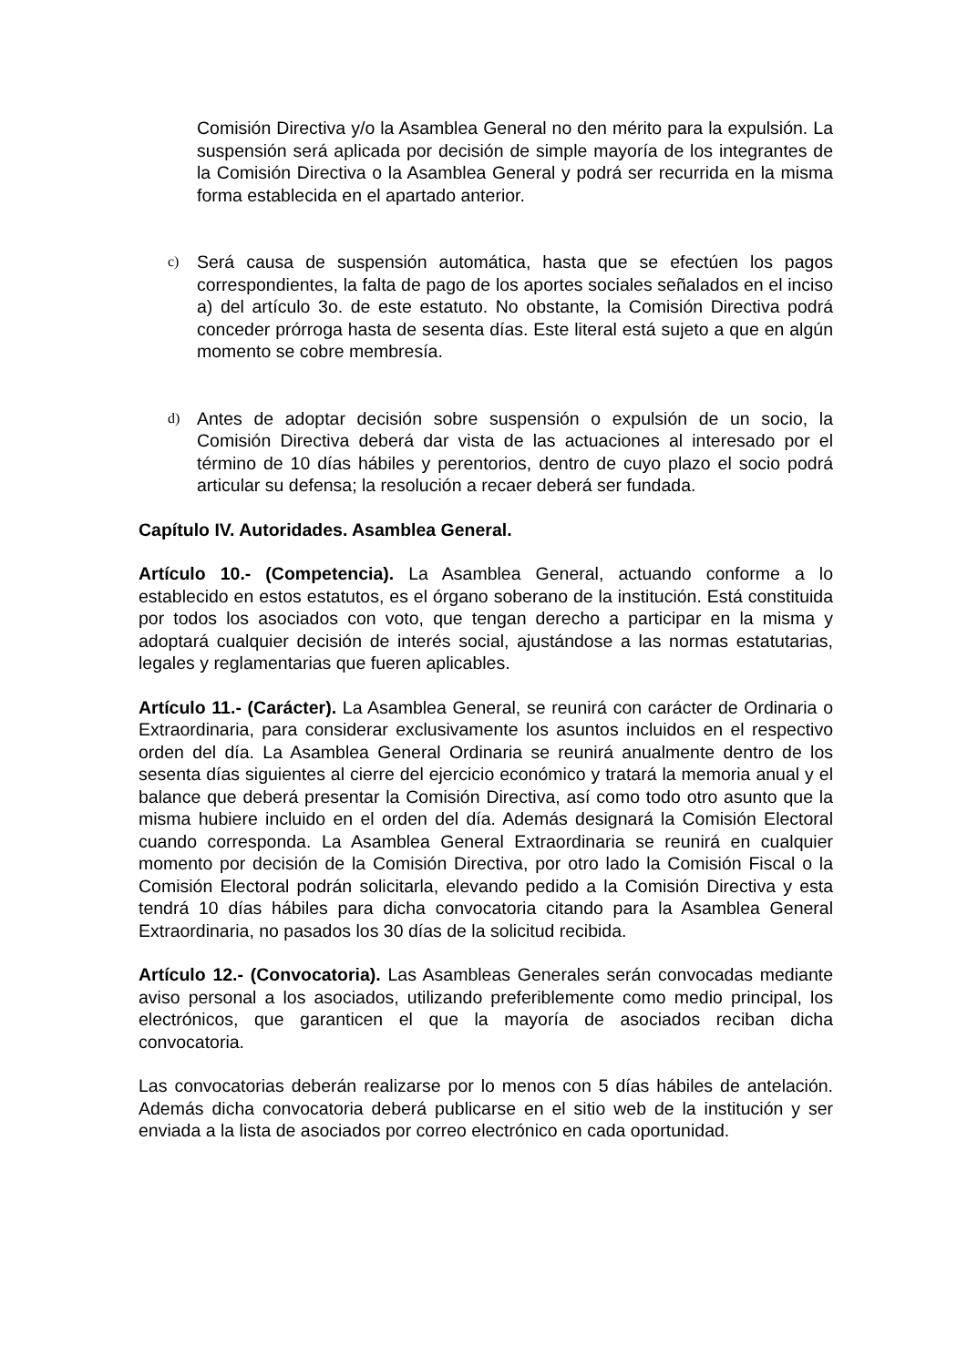Comisión Directiva y/o la Asamblea General no den mérito para la expulsión. La suspensión será aplicada por decisión de simple mayoría de los integrantes de la Comisión Directiva o la Asamblea General y podrá ser recurrida en la misma forma establecida en el apartado anterior.
c)
Será causa de suspensión automática, hasta que se efectúen los pagos correspondientes, la falta de pago de los aportes sociales señalados en el inciso a) del artículo 3o. de este estatuto. No obstante, la Comisión Directiva podrá conceder prórroga hasta de sesenta días. Este literal está sujeto a que en algún momento se cobre membresía.
d)
Antes de adoptar decisión sobre suspensión o expulsión de un socio, la Comisión Directiva deberá dar vista de las actuaciones al interesado por el término de 10 días hábiles y perentorios, dentro de cuyo plazo el socio podrá articular su defensa; la resolución a recaer deberá ser fundada.
Capítulo IV. Autoridades. Asamblea General.
Artículo 10.- (Competencia). La Asamblea General, actuando conforme a lo establecido en estos estatutos, es el órgano soberano de la institución. Está constituida por todos los asociados con voto, que tengan derecho a participar en la misma y adoptará cualquier decisión de interés social, ajustándose a las normas estatutarias, legales y reglamentarias que fueren aplicables.
Artículo 11.- (Carácter). La Asamblea General, se reunirá con carácter de Ordinaria o Extraordinaria, para considerar exclusivamente los asuntos incluidos en el respectivo orden del día. La Asamblea General Ordinaria se reunirá anualmente dentro de los sesenta días siguientes al cierre del ejercicio económico y tratará la memoria anual y el balance que deberá presentar la Comisión Directiva, así como todo otro asunto que la misma hubiere incluido en el orden del día. Además designará la Comisión Electoral cuando corresponda. La Asamblea General Extraordinaria se reunirá en cualquier momento por decisión de la Comisión Directiva, por otro lado la Comisión Fiscal o la Comisión Electoral podrán solicitarla, elevando pedido a la Comisión Directiva y esta tendrá 10 días hábiles para dicha convocatoria citando para la Asamblea General Extraordinaria, no pasados los 30 días de la solicitud recibida.
Artículo 12.- (Convocatoria). Las Asambleas Generales serán convocadas mediante aviso personal a los asociados, utilizando preferiblemente como medio principal, los electrónicos, que garanticen el que la mayoría de asociados reciban dicha convocatoria.
Las convocatorias deberán realizarse por lo menos con 5 días hábiles de antelación. Además dicha convocatoria deberá publicarse en el sitio web de la institución y ser enviada a la lista de asociados por correo electrónico en cada oportunidad.